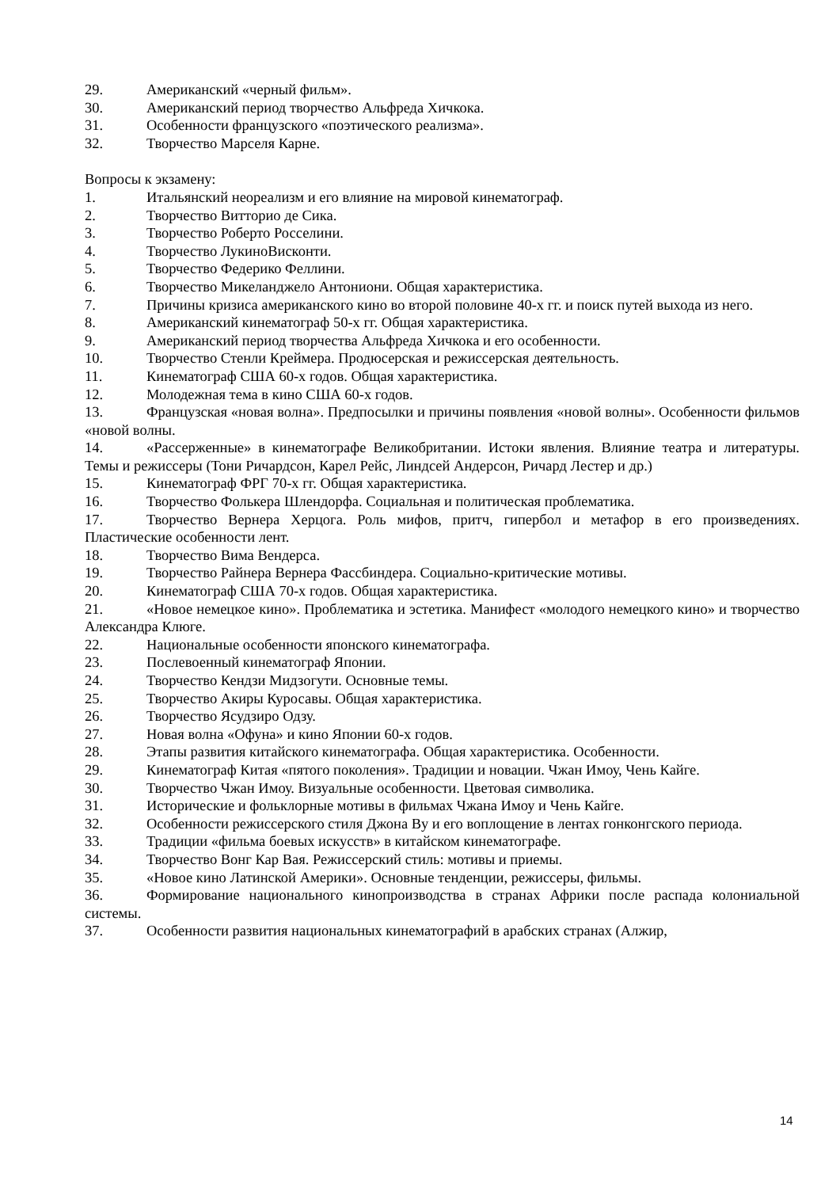29. Американский «черный фильм».
30. Американский период творчество Альфреда Хичкока.
31. Особенности французского «поэтического реализма».
32. Творчество Марселя Карне.
Вопросы к экзамену:
1. Итальянский неореализм и его влияние на мировой кинематограф.
2. Творчество Витторио де Сика.
3. Творчество Роберто Росселини.
4. Творчество ЛукиноВисконти.
5. Творчество Федерико Феллини.
6. Творчество Микеланджело Антониони. Общая характеристика.
7. Причины кризиса американского кино во второй половине 40-х гг. и поиск путей выхода из него.
8. Американский кинематограф 50-х гг. Общая характеристика.
9. Американский период творчества Альфреда Хичкока и его особенности.
10. Творчество Стенли Креймера. Продюсерская и режиссерская деятельность.
11. Кинематограф США 60-х годов. Общая характеристика.
12. Молодежная тема в кино США 60-х годов.
13. Французская «новая волна». Предпосылки и причины появления «новой волны». Особенности фильмов «новой волны.
14. «Рассерженные» в кинематографе Великобритании. Истоки явления. Влияние театра и литературы. Темы и режиссеры (Тони Ричардсон, Карел Рейс, Линдсей Андерсон, Ричард Лестер и др.)
15. Кинематограф ФРГ 70-х гг. Общая характеристика.
16. Творчество Фолькера Шлендорфа. Социальная и политическая проблематика.
17. Творчество Вернера Херцога. Роль мифов, притч, гипербол и метафор в его произведениях. Пластические особенности лент.
18. Творчество Вима Вендерса.
19. Творчество Райнера Вернера Фассбиндера. Социально-критические мотивы.
20. Кинематограф США 70-х годов. Общая характеристика.
21. «Новое немецкое кино». Проблематика и эстетика. Манифест «молодого немецкого кино» и творчество Александра Клюге.
22. Национальные особенности японского кинематографа.
23. Послевоенный кинематограф Японии.
24. Творчество Кендзи Мидзогути. Основные темы.
25. Творчество Акиры Куросавы. Общая характеристика.
26. Творчество Ясудзиро Одзу.
27. Новая волна «Офуна» и кино Японии 60-х годов.
28. Этапы развития китайского кинематографа. Общая характеристика. Особенности.
29. Кинематограф Китая «пятого поколения». Традиции и новации. Чжан Имоу, Чень Кайге.
30. Творчество Чжан Имоу. Визуальные особенности. Цветовая символика.
31. Исторические и фольклорные мотивы в фильмах Чжана Имоу и Чень Кайге.
32. Особенности режиссерского стиля Джона Ву и его воплощение в лентах гонконгского периода.
33. Традиции «фильма боевых искусств» в китайском кинематографе.
34. Творчество Вонг Кар Вая. Режиссерский стиль: мотивы и приемы.
35. «Новое кино Латинской Америки». Основные тенденции, режиссеры, фильмы.
36. Формирование национального кинопроизводства в странах Африки после распада колониальной системы.
37. Особенности развития национальных кинематографий в арабских странах (Алжир,
14